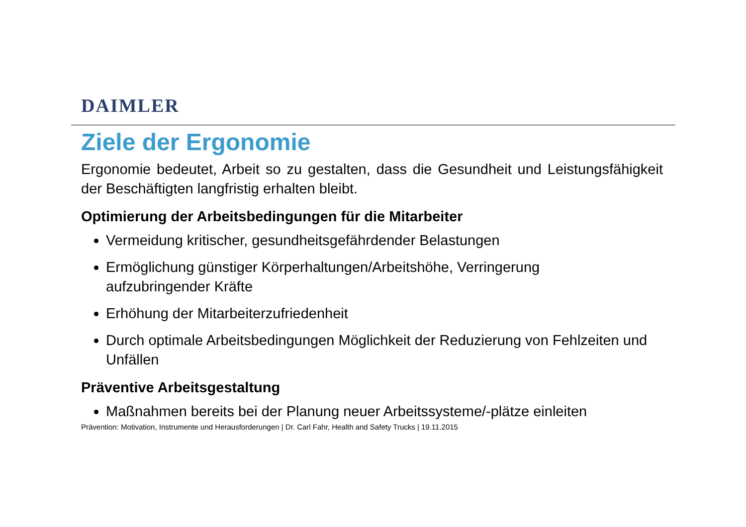DAIMLER
Ziele der Ergonomie
Ergonomie bedeutet, Arbeit so zu gestalten, dass die Gesundheit und Leistungsfähigkeit der Beschäftigten langfristig erhalten bleibt.
Optimierung der Arbeitsbedingungen für die Mitarbeiter
Vermeidung kritischer, gesundheitsgefährdender Belastungen
Ermöglichung günstiger Körperhaltungen/Arbeitshöhe, Verringerung
aufzubringender Kräfte
Erhöhung der Mitarbeiterzufriedenheit
Durch optimale Arbeitsbedingungen Möglichkeit der Reduzierung von Fehlzeiten und Unfällen
Präventive Arbeitsgestaltung
Maßnahmen bereits bei der Planung neuer Arbeitssysteme/-plätze einleiten
Prävention: Motivation, Instrumente und Herausforderungen | Dr. Carl Fahr, Health and Safety Trucks | 19.11.2015